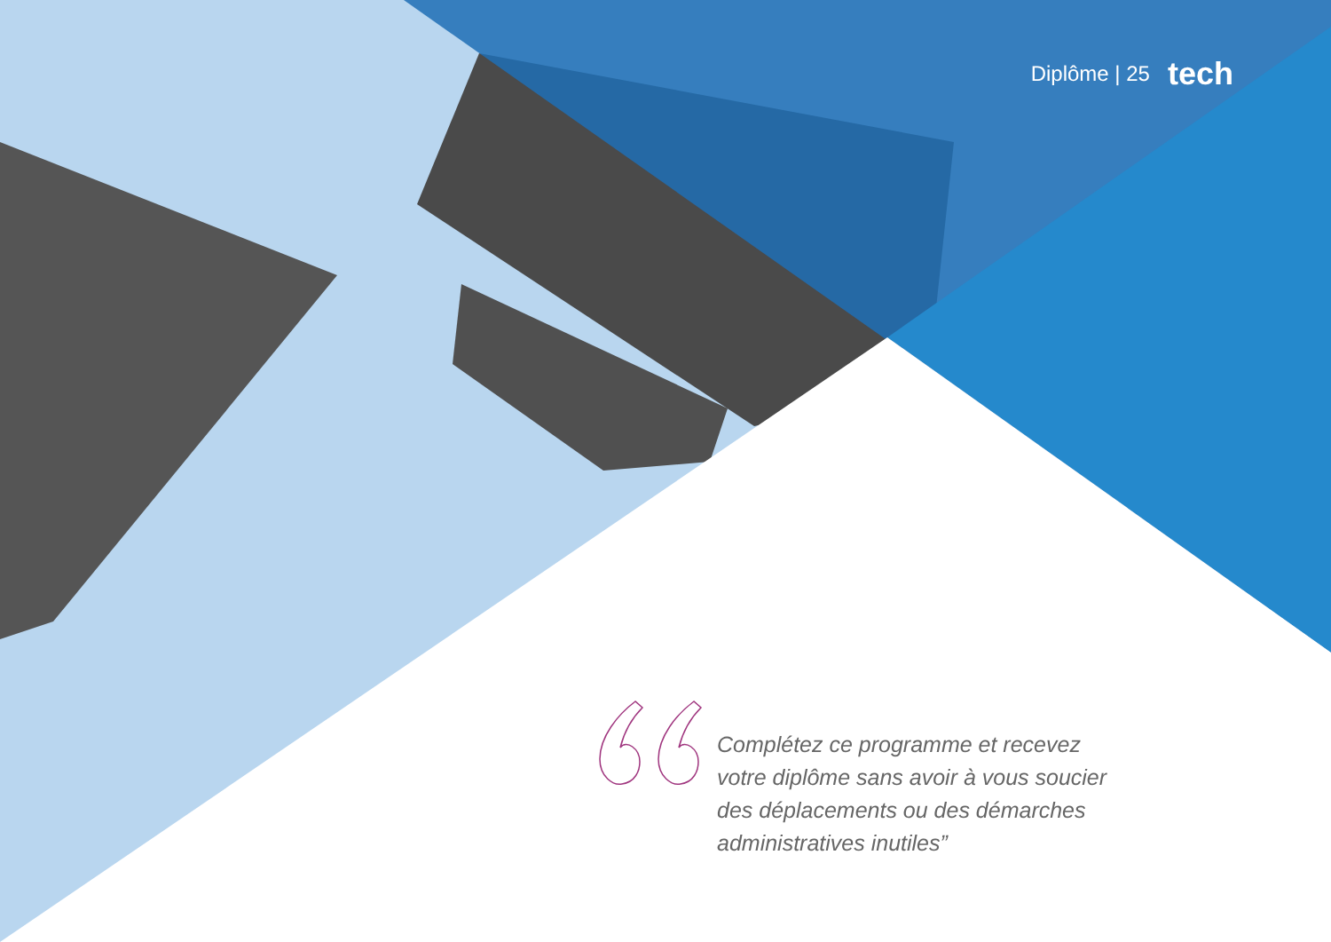Diplôme | 25 tech
Complétez ce programme et recevez votre diplôme sans avoir à vous soucier des déplacements ou des démarches administratives inutiles”